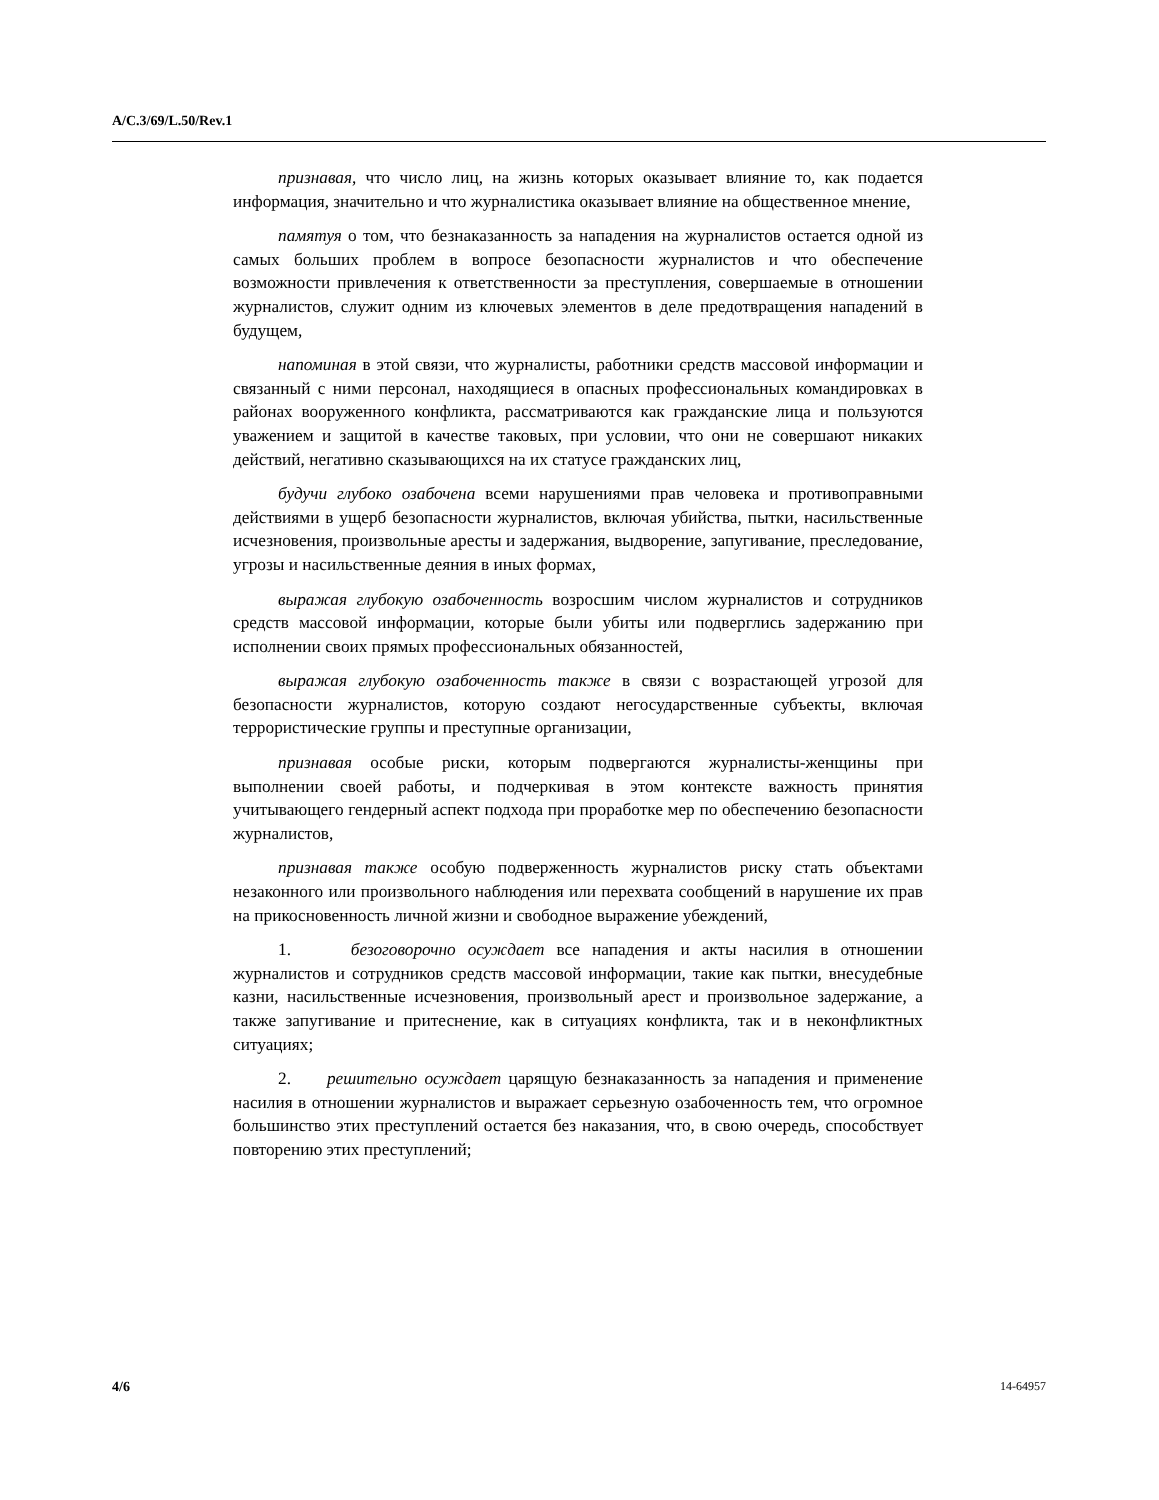A/C.3/69/L.50/Rev.1
признавая, что число лиц, на жизнь которых оказывает влияние то, как подается информация, значительно и что журналистика оказывает влияние на общественное мнение,
памятуя о том, что безнаказанность за нападения на журналистов остается одной из самых больших проблем в вопросе безопасности журналистов и что обеспечение возможности привлечения к ответственности за преступления, совершаемые в отношении журналистов, служит одним из ключевых элементов в деле предотвращения нападений в будущем,
напоминая в этой связи, что журналисты, работники средств массовой информации и связанный с ними персонал, находящиеся в опасных профессиональных командировках в районах вооруженного конфликта, рассматриваются как гражданские лица и пользуются уважением и защитой в качестве таковых, при условии, что они не совершают никаких действий, негативно сказывающихся на их статусе гражданских лиц,
будучи глубоко озабочена всеми нарушениями прав человека и противоправными действиями в ущерб безопасности журналистов, включая убийства, пытки, насильственные исчезновения, произвольные аресты и задержания, выдворение, запугивание, преследование, угрозы и насильственные деяния в иных формах,
выражая глубокую озабоченность возросшим числом журналистов и сотрудников средств массовой информации, которые были убиты или подверглись задержанию при исполнении своих прямых профессиональных обязанностей,
выражая глубокую озабоченность также в связи с возрастающей угрозой для безопасности журналистов, которую создают негосударственные субъекты, включая террористические группы и преступные организации,
признавая особые риски, которым подвергаются журналисты-женщины при выполнении своей работы, и подчеркивая в этом контексте важность принятия учитывающего гендерный аспект подхода при проработке мер по обеспечению безопасности журналистов,
признавая также особую подверженность журналистов риску стать объектами незаконного или произвольного наблюдения или перехвата сообщений в нарушение их прав на прикосновенность личной жизни и свободное выражение убеждений,
1. безоговорочно осуждает все нападения и акты насилия в отношении журналистов и сотрудников средств массовой информации, такие как пытки, внесудебные казни, насильственные исчезновения, произвольный арест и произвольное задержание, а также запугивание и притеснение, как в ситуациях конфликта, так и в неконфликтных ситуациях;
2. решительно осуждает царящую безнаказанность за нападения и применение насилия в отношении журналистов и выражает серьезную озабоченность тем, что огромное большинство этих преступлений остается без наказания, что, в свою очередь, способствует повторению этих преступлений;
4/6 14-64957